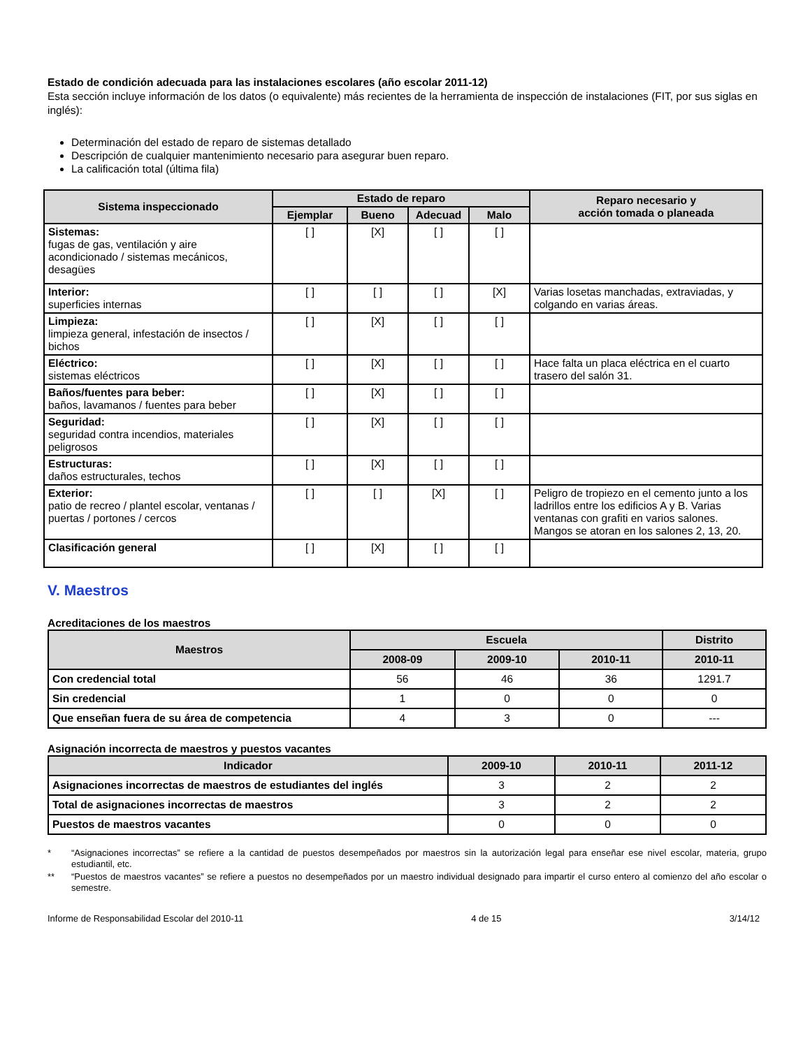Estado de condición adecuada para las instalaciones escolares (año escolar 2011-12)
Esta sección incluye información de los datos (o equivalente) más recientes de la herramienta de inspección de instalaciones (FIT, por sus siglas en inglés):
Determinación del estado de reparo de sistemas detallado
Descripción de cualquier mantenimiento necesario para asegurar buen reparo.
La calificación total (última fila)
| Sistema inspeccionado | Estado de reparo | | | | Reparo necesario y acción tomada o planeada |
| --- | --- | --- | --- | --- | --- |
| | Ejemplar | Bueno | Adecuad | Malo | |
| Sistemas: fugas de gas, ventilación y aire acondicionado / sistemas mecánicos, desagües | [ ] | [X] | [ ] | [ ] | |
| Interior: superficies internas | [ ] | [ ] | [ ] | [X] | Varias losetas manchadas, extraviadas, y colgando en varias áreas. |
| Limpieza: limpieza general, infestación de insectos / bichos | [ ] | [X] | [ ] | [ ] | |
| Eléctrico: sistemas eléctricos | [ ] | [X] | [ ] | [ ] | Hace falta un placa eléctrica en el cuarto trasero del salón 31. |
| Baños/fuentes para beber: baños, lavamanos / fuentes para beber | [ ] | [X] | [ ] | [ ] | |
| Seguridad: seguridad contra incendios, materiales peligrosos | [ ] | [X] | [ ] | [ ] | |
| Estructuras: daños estructurales, techos | [ ] | [X] | [ ] | [ ] | |
| Exterior: patio de recreo / plantel escolar, ventanas / puertas / portones / cercos | [ ] | [ ] | [X] | [ ] | Peligro de tropiezo en el cemento junto a los ladrillos entre los edificios A y B. Varias ventanas con grafiti en varios salones. Mangos se atoran en los salones 2, 13, 20. |
| Clasificación general | [ ] | [X] | [ ] | [ ] | |
V. Maestros
Acreditaciones de los maestros
| Maestros | Escuela | | | Distrito |
| --- | --- | --- | --- | --- |
| | 2008-09 | 2009-10 | 2010-11 | 2010-11 |
| Con credencial total | 56 | 46 | 36 | 1291.7 |
| Sin credencial | 1 | 0 | 0 | 0 |
| Que enseñan fuera de su área de competencia | 4 | 3 | 0 | --- |
Asignación incorrecta de maestros y puestos vacantes
| Indicador | 2009-10 | 2010-11 | 2011-12 |
| --- | --- | --- | --- |
| Asignaciones incorrectas de maestros de estudiantes del inglés | 3 | 2 | 2 |
| Total de asignaciones incorrectas de maestros | 3 | 2 | 2 |
| Puestos de maestros vacantes | 0 | 0 | 0 |
* “Asignaciones incorrectas” se refiere a la cantidad de puestos desempeñados por maestros sin la autorización legal para enseñar ese nivel escolar, materia, grupo estudiantil, etc.
** “Puestos de maestros vacantes” se refiere a puestos no desempeñados por un maestro individual designado para impartir el curso entero al comienzo del año escolar o semestre.
Informe de Responsabilidad Escolar del 2010-11 4 de 15 3/14/12